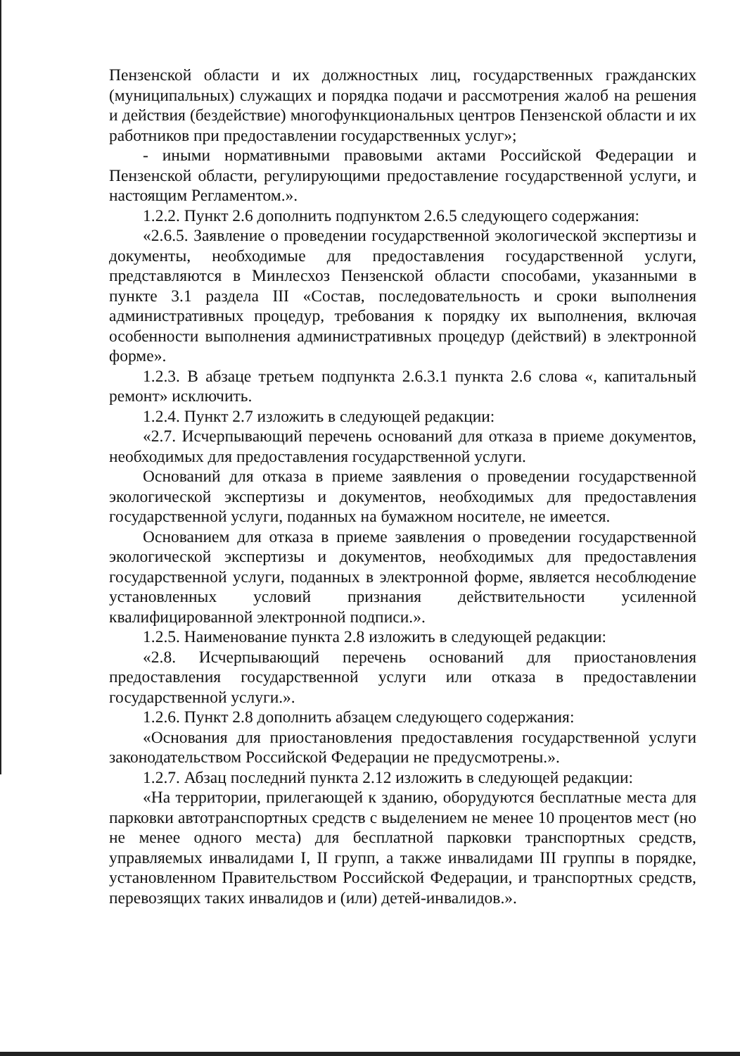Пензенской области и их должностных лиц, государственных гражданских (муниципальных) служащих и порядка подачи и рассмотрения жалоб на решения и действия (бездействие) многофункциональных центров Пензенской области и их работников при предоставлении государственных услуг»;
- иными нормативными правовыми актами Российской Федерации и Пензенской области, регулирующими предоставление государственной услуги, и настоящим Регламентом.».
1.2.2. Пункт 2.6 дополнить подпунктом 2.6.5 следующего содержания:
«2.6.5. Заявление о проведении государственной экологической экспертизы и документы, необходимые для предоставления государственной услуги, представляются в Минлесхоз Пензенской области способами, указанными в пункте 3.1 раздела III «Состав, последовательность и сроки выполнения административных процедур, требования к порядку их выполнения, включая особенности выполнения административных процедур (действий) в электронной форме».
1.2.3. В абзаце третьем подпункта 2.6.3.1 пункта 2.6 слова «, капитальный ремонт» исключить.
1.2.4. Пункт 2.7 изложить в следующей редакции:
«2.7. Исчерпывающий перечень оснований для отказа в приеме документов, необходимых для предоставления государственной услуги.
Оснований для отказа в приеме заявления о проведении государственной экологической экспертизы и документов, необходимых для предоставления государственной услуги, поданных на бумажном носителе, не имеется.
Основанием для отказа в приеме заявления о проведении государственной экологической экспертизы и документов, необходимых для предоставления государственной услуги, поданных в электронной форме, является несоблюдение установленных условий признания действительности усиленной квалифицированной электронной подписи.».
1.2.5. Наименование пункта 2.8 изложить в следующей редакции:
«2.8. Исчерпывающий перечень оснований для приостановления предоставления государственной услуги или отказа в предоставлении государственной услуги.».
1.2.6. Пункт 2.8 дополнить абзацем следующего содержания:
«Основания для приостановления предоставления государственной услуги законодательством Российской Федерации не предусмотрены.».
1.2.7. Абзац последний пункта 2.12 изложить в следующей редакции:
«На территории, прилегающей к зданию, оборудуются бесплатные места для парковки автотранспортных средств с выделением не менее 10 процентов мест (но не менее одного места) для бесплатной парковки транспортных средств, управляемых инвалидами I, II групп, а также инвалидами III группы в порядке, установленном Правительством Российской Федерации, и транспортных средств, перевозящих таких инвалидов и (или) детей-инвалидов.».